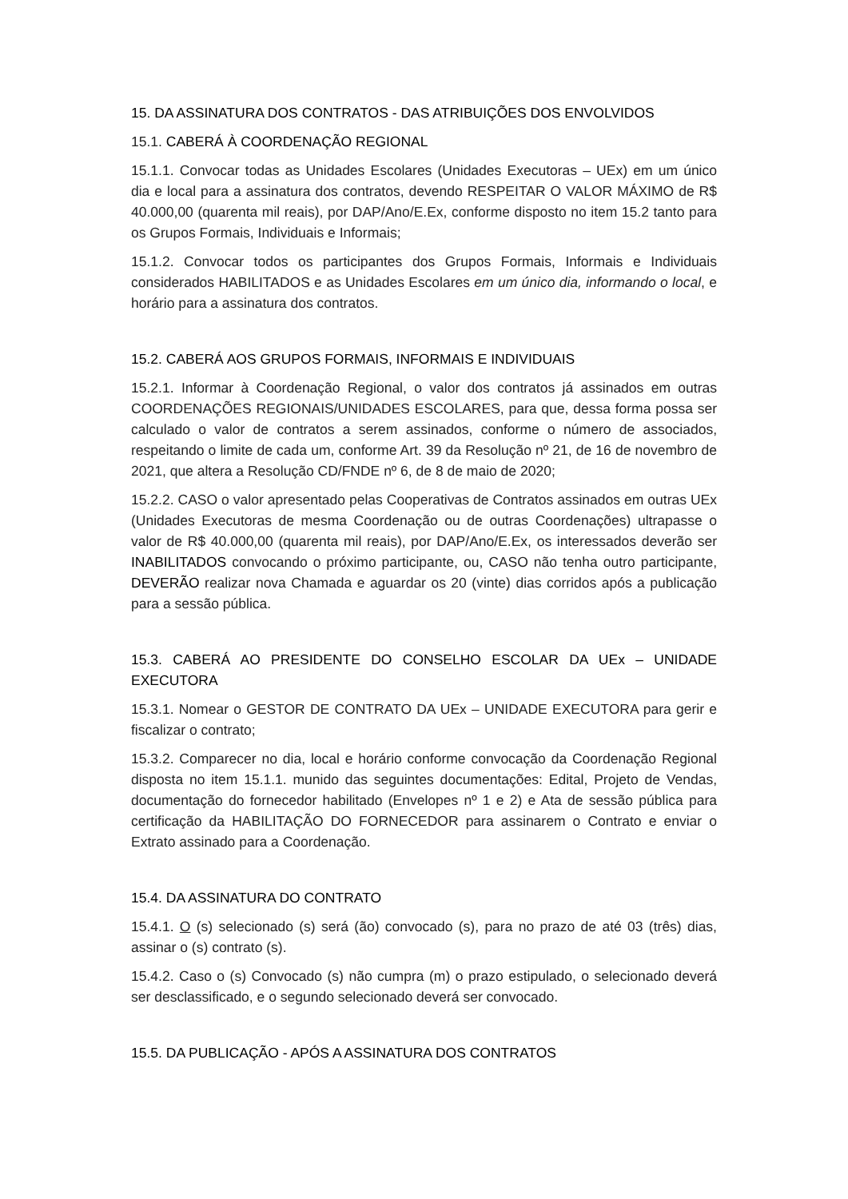15. DA ASSINATURA DOS CONTRATOS - DAS ATRIBUIÇÕES DOS ENVOLVIDOS
15.1. CABERÁ À COORDENAÇÃO REGIONAL
15.1.1. Convocar todas as Unidades Escolares (Unidades Executoras – UEx) em um único dia e local para a assinatura dos contratos, devendo RESPEITAR O VALOR MÁXIMO de R$ 40.000,00 (quarenta mil reais), por DAP/Ano/E.Ex, conforme disposto no item 15.2 tanto para os Grupos Formais, Individuais e Informais;
15.1.2. Convocar todos os participantes dos Grupos Formais, Informais e Individuais considerados HABILITADOS e as Unidades Escolares em um único dia, informando o local, e horário para a assinatura dos contratos.
15.2. CABERÁ AOS GRUPOS FORMAIS, INFORMAIS E INDIVIDUAIS
15.2.1. Informar à Coordenação Regional, o valor dos contratos já assinados em outras COORDENAÇÕES REGIONAIS/UNIDADES ESCOLARES, para que, dessa forma possa ser calculado o valor de contratos a serem assinados, conforme o número de associados, respeitando o limite de cada um, conforme Art. 39 da Resolução nº 21, de 16 de novembro de 2021, que altera a Resolução CD/FNDE nº 6, de 8 de maio de 2020;
15.2.2. CASO o valor apresentado pelas Cooperativas de Contratos assinados em outras UEx (Unidades Executoras de mesma Coordenação ou de outras Coordenações) ultrapasse o valor de R$ 40.000,00 (quarenta mil reais), por DAP/Ano/E.Ex, os interessados deverão ser INABILITADOS convocando o próximo participante, ou, CASO não tenha outro participante, DEVERÃO realizar nova Chamada e aguardar os 20 (vinte) dias corridos após a publicação para a sessão pública.
15.3. CABERÁ AO PRESIDENTE DO CONSELHO ESCOLAR DA UEx – UNIDADE EXECUTORA
15.3.1. Nomear o GESTOR DE CONTRATO DA UEx – UNIDADE EXECUTORA para gerir e fiscalizar o contrato;
15.3.2. Comparecer no dia, local e horário conforme convocação da Coordenação Regional disposta no item 15.1.1. munido das seguintes documentações: Edital, Projeto de Vendas, documentação do fornecedor habilitado (Envelopes nº 1 e 2) e Ata de sessão pública para certificação da HABILITAÇÃO DO FORNECEDOR para assinarem o Contrato e enviar o Extrato assinado para a Coordenação.
15.4. DA ASSINATURA DO CONTRATO
15.4.1. O (s) selecionado (s) será (ão) convocado (s), para no prazo de até 03 (três) dias, assinar o (s) contrato (s).
15.4.2. Caso o (s) Convocado (s) não cumpra (m) o prazo estipulado, o selecionado deverá ser desclassificado, e o segundo selecionado deverá ser convocado.
15.5. DA PUBLICAÇÃO - APÓS A ASSINATURA DOS CONTRATOS